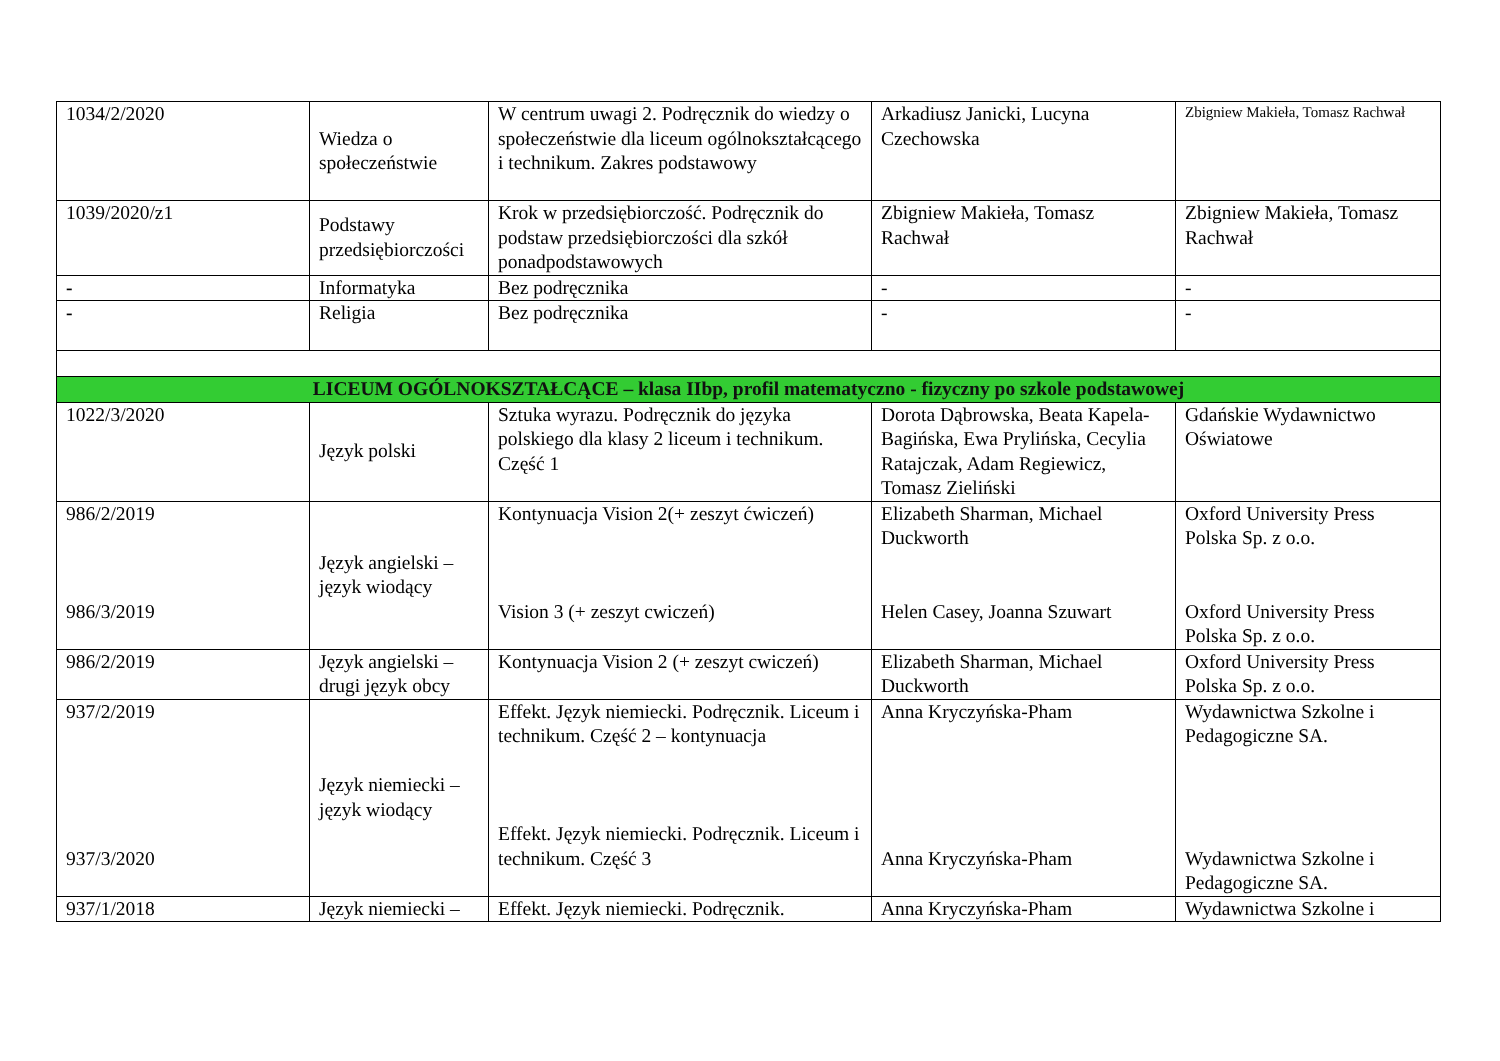| 1034/2/2020 | Wiedza o społeczeństwie | W centrum uwagi 2. Podręcznik do wiedzy o społeczeństwie dla liceum ogólnokształcącego i technikum. Zakres podstawowy | Arkadiusz Janicki, Lucyna Czechowska | Zbigniew Makieła, Tomasz Rachwał |
| 1039/2020/z1 | Podstawy przedsiębiorczości | Krok w przedsiębiorczość. Podręcznik do podstaw przedsiębiorczości dla szkół ponadpodstawowych | Zbigniew Makieła, Tomasz Rachwał | Zbigniew Makieła, Tomasz Rachwał |
| - | Informatyka | Bez podręcznika | - | - |
| - | Religia | Bez podręcznika | - | - |
| LICEUM OGÓLNOKSZTAŁCĄCE – klasa IIbp, profil matematyczno - fizyczny po szkole podstawowej | | | | |
| 1022/3/2020 | Język polski | Sztuka wyrazu. Podręcznik do języka polskiego dla klasy 2 liceum i technikum. Część 1 | Dorota Dąbrowska, Beata Kapela-Bagińska, Ewa Prylińska, Cecylia Ratajczak, Adam Regiewicz, Tomasz Zieliński | Gdańskie Wydawnictwo Oświatowe |
| 986/2/2019 986/3/2019 | Język angielski – język wiodący | Kontynuacja Vision 2(+ zeszyt ćwiczeń) Vision 3 (+ zeszyt cwiczeń) | Elizabeth Sharman, Michael Duckworth Helen Casey, Joanna Szuwart | Oxford University Press Polska Sp. z o.o. Oxford University Press Polska Sp. z o.o. |
| 986/2/2019 | Język angielski – drugi język obcy | Kontynuacja Vision 2 (+ zeszyt cwiczeń) | Elizabeth Sharman, Michael Duckworth | Oxford University Press Polska Sp. z o.o. |
| 937/2/2019 937/3/2020 | Język niemiecki – język wiodący | Effekt. Język niemiecki. Podręcznik. Liceum i technikum. Część 2 – kontynuacja Effekt. Język niemiecki. Podręcznik. Liceum i technikum. Część 3 | Anna Kryczyńska-Pham Anna Kryczyńska-Pham | Wydawnictwa Szkolne i Pedagogiczne SA. Wydawnictwa Szkolne i Pedagogiczne SA. |
| 937/1/2018 | Język niemiecki – | Effekt. Język niemiecki. Podręcznik. | Anna Kryczyńska-Pham | Wydawnictwa Szkolne i |